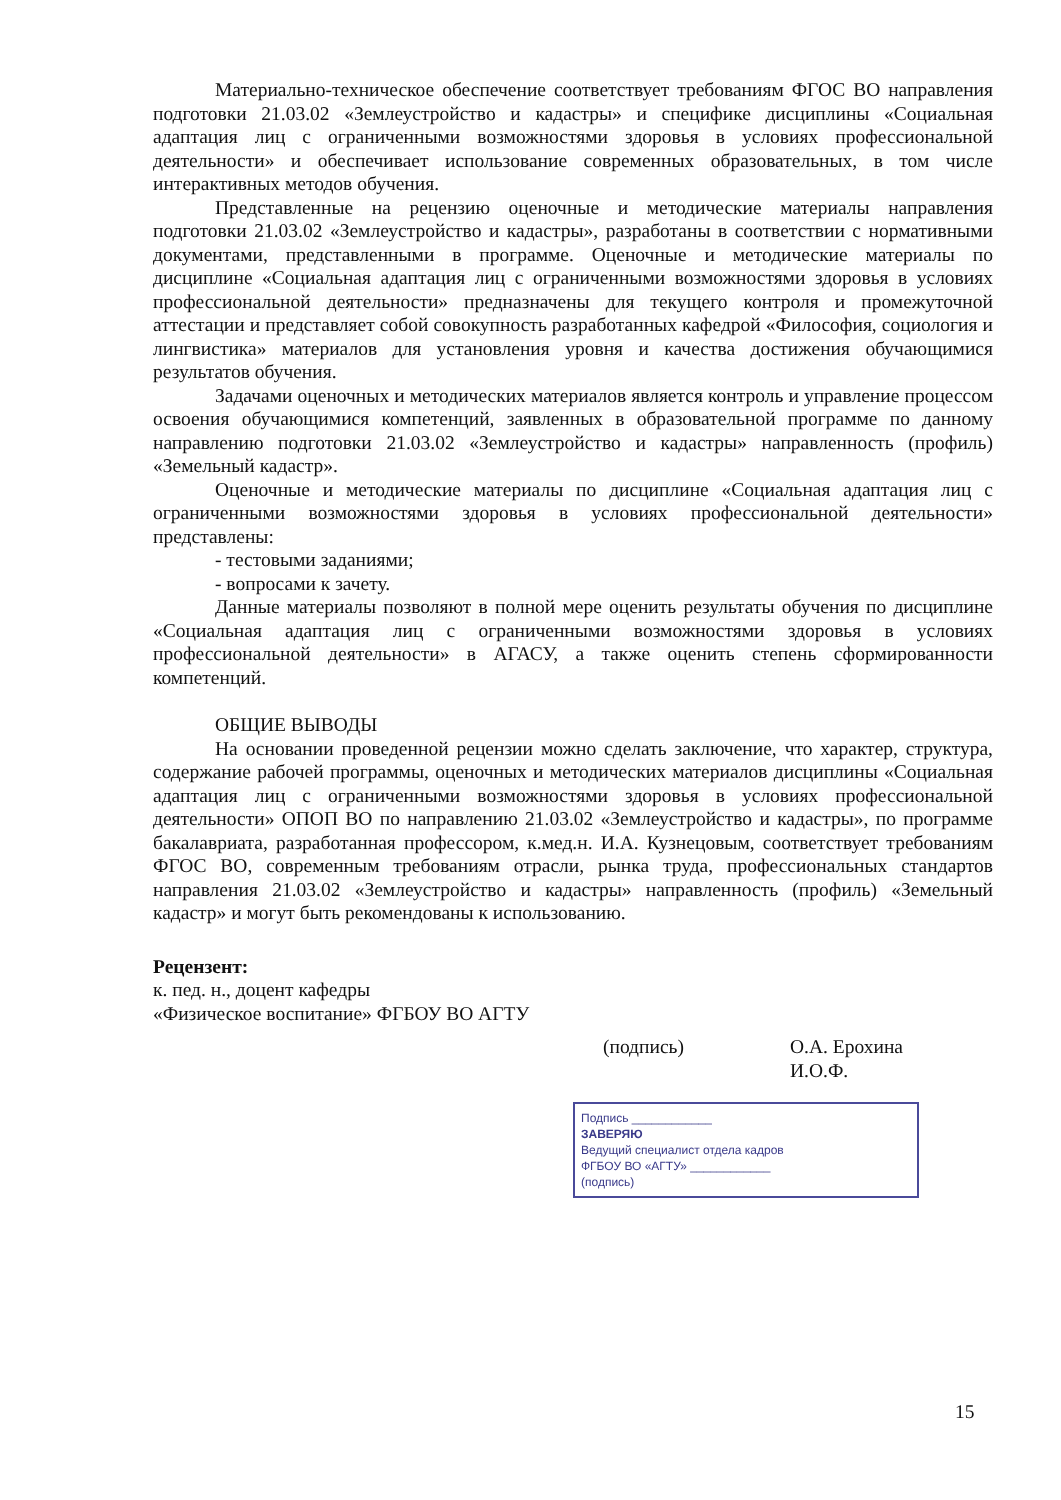Материально-техническое обеспечение соответствует требованиям ФГОС ВО направления подготовки 21.03.02 «Землеустройство и кадастры» и специфике дисциплины «Социальная адаптация лиц с ограниченными возможностями здоровья в условиях профессиональной деятельности» и обеспечивает использование современных образовательных, в том числе интерактивных методов обучения.
Представленные на рецензию оценочные и методические материалы направления подготовки 21.03.02 «Землеустройство и кадастры», разработаны в соответствии с нормативными документами, представленными в программе. Оценочные и методические материалы по дисциплине «Социальная адаптация лиц с ограниченными возможностями здоровья в условиях профессиональной деятельности» предназначены для текущего контроля и промежуточной аттестации и представляет собой совокупность разработанных кафедрой «Философия, социология и лингвистика» материалов для установления уровня и качества достижения обучающимися результатов обучения.
Задачами оценочных и методических материалов является контроль и управление процессом освоения обучающимися компетенций, заявленных в образовательной программе по данному направлению подготовки 21.03.02 «Землеустройство и кадастры» направленность (профиль) «Земельный кадастр».
Оценочные и методические материалы по дисциплине «Социальная адаптация лиц с ограниченными возможностями здоровья в условиях профессиональной деятельности» представлены:
- тестовыми заданиями;
- вопросами к зачету.
Данные материалы позволяют в полной мере оценить результаты обучения по дисциплине «Социальная адаптация лиц с ограниченными возможностями здоровья в условиях профессиональной деятельности» в АГАСУ, а также оценить степень сформированности компетенций.
ОБЩИЕ ВЫВОДЫ
На основании проведенной рецензии можно сделать заключение, что характер, структура, содержание рабочей программы, оценочных и методических материалов дисциплины «Социальная адаптация лиц с ограниченными возможностями здоровья в условиях профессиональной деятельности» ОПОП ВО по направлению 21.03.02 «Землеустройство и кадастры», по программе бакалавриата, разработанная профессором, к.мед.н. И.А. Кузнецовым, соответствует требованиям ФГОС ВО, современным требованиям отрасли, рынка труда, профессиональных стандартов направления 21.03.02 «Землеустройство и кадастры» направленность (профиль) «Земельный кадастр» и могут быть рекомендованы к использованию.
Рецензент:
к. пед. н., доцент кафедры
«Физическое воспитание» ФГБОУ ВО АГТУ
(подпись) О.А. Ерохина
И.О.Ф.
Подпись ____________
ЗАВЕРЯЮ
Ведущий специалист отдела кадров
ФГБОУ ВО «АГТУ» ____________
(подпись)
15